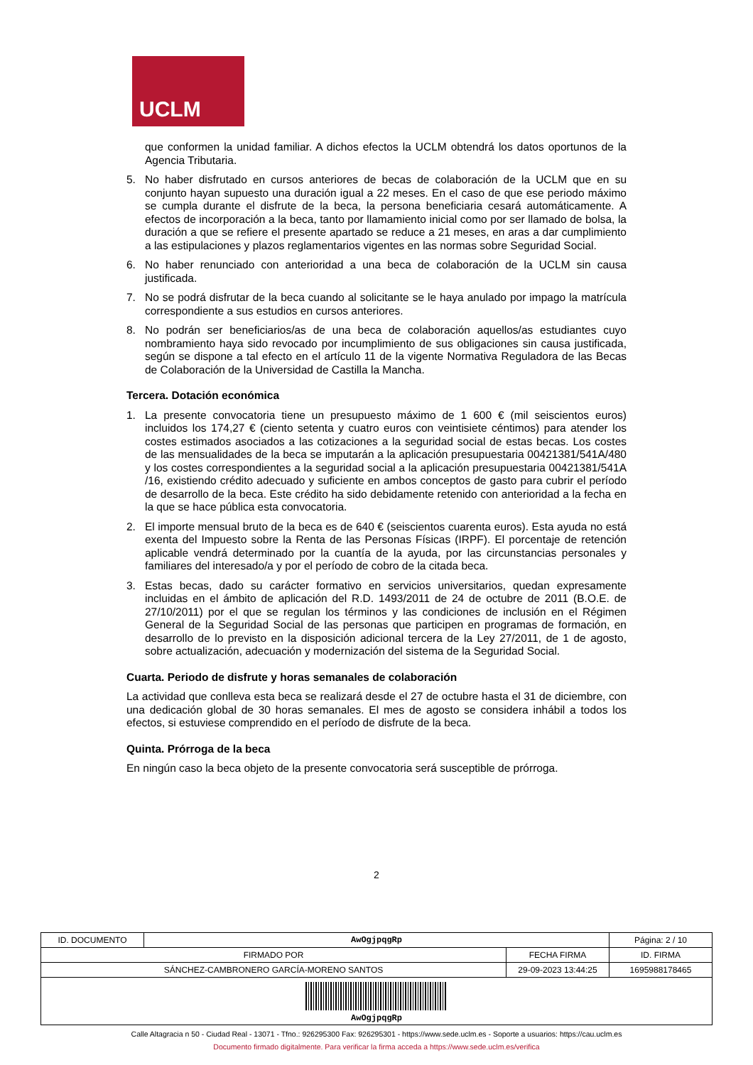UCLM
que conformen la unidad familiar. A dichos efectos la UCLM obtendrá los datos oportunos de la Agencia Tributaria.
5. No haber disfrutado en cursos anteriores de becas de colaboración de la UCLM que en su conjunto hayan supuesto una duración igual a 22 meses. En el caso de que ese periodo máximo se cumpla durante el disfrute de la beca, la persona beneficiaria cesará automáticamente. A efectos de incorporación a la beca, tanto por llamamiento inicial como por ser llamado de bolsa, la duración a que se refiere el presente apartado se reduce a 21 meses, en aras a dar cumplimiento a las estipulaciones y plazos reglamentarios vigentes en las normas sobre Seguridad Social.
6. No haber renunciado con anterioridad a una beca de colaboración de la UCLM sin causa justificada.
7. No se podrá disfrutar de la beca cuando al solicitante se le haya anulado por impago la matrícula correspondiente a sus estudios en cursos anteriores.
8. No podrán ser beneficiarios/as de una beca de colaboración aquellos/as estudiantes cuyo nombramiento haya sido revocado por incumplimiento de sus obligaciones sin causa justificada, según se dispone a tal efecto en el artículo 11 de la vigente Normativa Reguladora de las Becas de Colaboración de la Universidad de Castilla la Mancha.
Tercera. Dotación económica
1. La presente convocatoria tiene un presupuesto máximo de 1 600 € (mil seiscientos euros) incluidos los 174,27 € (ciento setenta y cuatro euros con veintisiete céntimos) para atender los costes estimados asociados a las cotizaciones a la seguridad social de estas becas. Los costes de las mensualidades de la beca se imputarán a la aplicación presupuestaria 00421381/541A/480 y los costes correspondientes a la seguridad social a la aplicación presupuestaria 00421381/541A /16, existiendo crédito adecuado y suficiente en ambos conceptos de gasto para cubrir el período de desarrollo de la beca. Este crédito ha sido debidamente retenido con anterioridad a la fecha en la que se hace pública esta convocatoria.
2. El importe mensual bruto de la beca es de 640 € (seiscientos cuarenta euros). Esta ayuda no está exenta del Impuesto sobre la Renta de las Personas Físicas (IRPF). El porcentaje de retención aplicable vendrá determinado por la cuantía de la ayuda, por las circunstancias personales y familiares del interesado/a y por el período de cobro de la citada beca.
3. Estas becas, dado su carácter formativo en servicios universitarios, quedan expresamente incluidas en el ámbito de aplicación del R.D. 1493/2011 de 24 de octubre de 2011 (B.O.E. de 27/10/2011) por el que se regulan los términos y las condiciones de inclusión en el Régimen General de la Seguridad Social de las personas que participen en programas de formación, en desarrollo de lo previsto en la disposición adicional tercera de la Ley 27/2011, de 1 de agosto, sobre actualización, adecuación y modernización del sistema de la Seguridad Social.
Cuarta. Periodo de disfrute y horas semanales de colaboración
La actividad que conlleva esta beca se realizará desde el 27 de octubre hasta el 31 de diciembre, con una dedicación global de 30 horas semanales. El mes de agosto se considera inhábil a todos los efectos, si estuviese comprendido en el período de disfrute de la beca.
Quinta. Prórroga de la beca
En ningún caso la beca objeto de la presente convocatoria será susceptible de prórroga.
2
| ID. DOCUMENTO | AwOgjpqgRp | | Página: 2 / 10 |
| FIRMADO POR | | FECHA FIRMA | ID. FIRMA |
| SÁNCHEZ-CAMBRONERO GARCÍA-MORENO SANTOS | | 29-09-2023 13:44:25 | 1695988178465 |
| AwOgjpqgRp | | | |
Calle Altagracia n 50 - Ciudad Real - 13071 - Tfno.: 926295300 Fax: 926295301 - https://www.sede.uclm.es - Soporte a usuarios: https://cau.uclm.es
Documento firmado digitalmente. Para verificar la firma acceda a https://www.sede.uclm.es/verifica